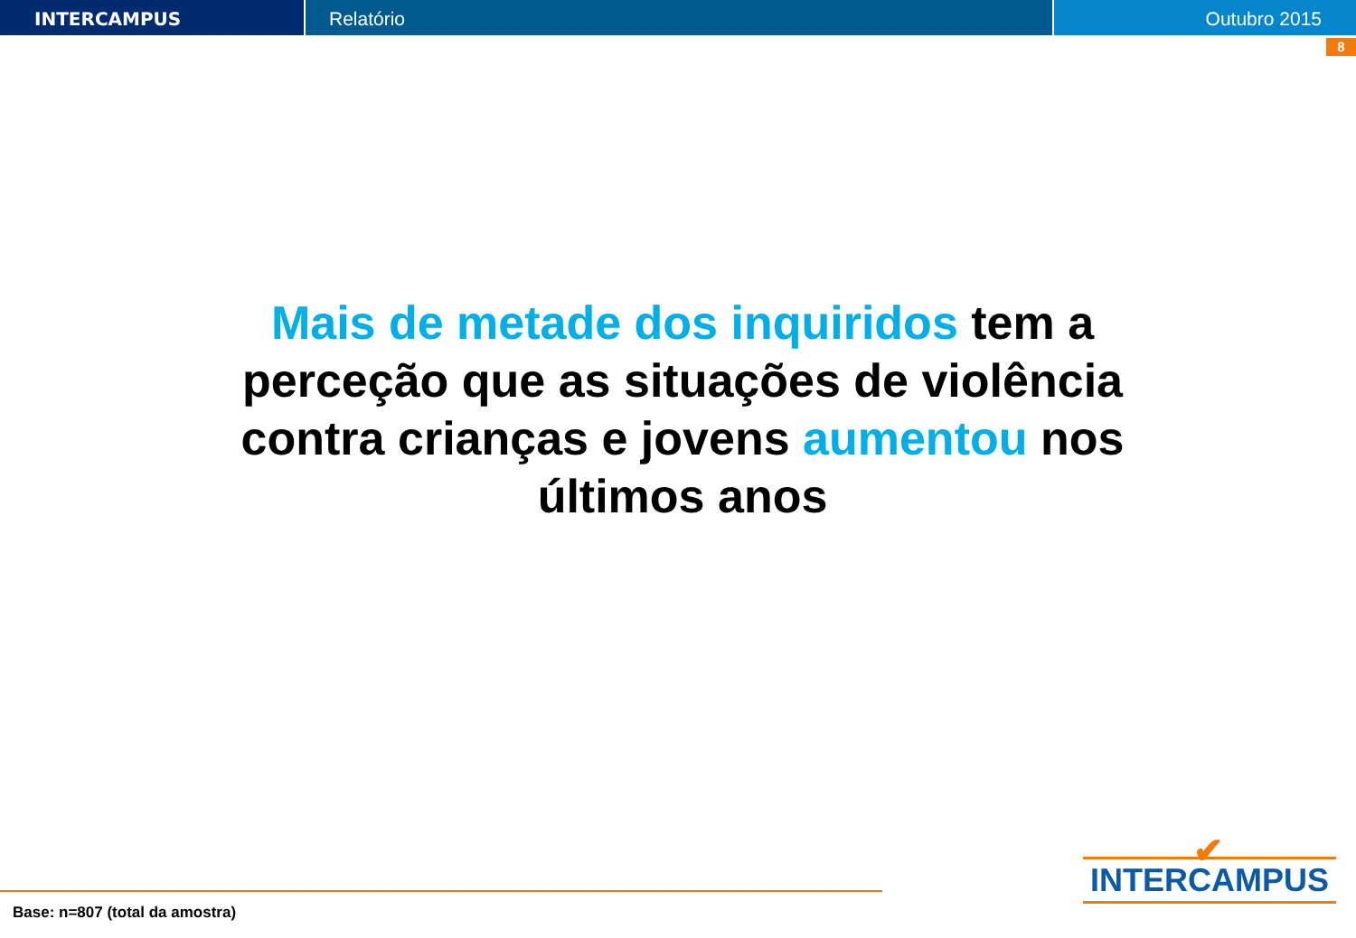INTERCAMPUS Relatório Outubro 2015
8
Mais de metade dos inquiridos tem a perceção que as situações de violência contra crianças e jovens aumentou nos últimos anos
Base: n=807 (total da amostra)
✔
INTERCAMPUS